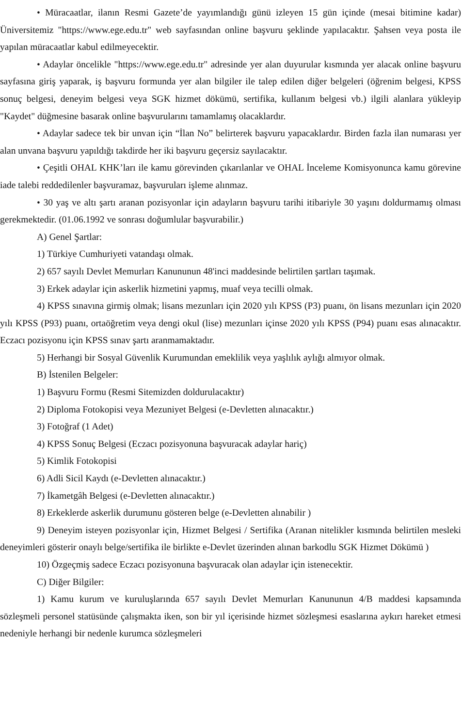• Müracaatlar, ilanın Resmi Gazete’de yayımlandığı günü izleyen 15 gün içinde (mesai bitimine kadar) Üniversitemiz "https://www.ege.edu.tr" web sayfasından online başvuru şeklinde yapılacaktır. Şahsen veya posta ile yapılan müracaatlar kabul edilmeyecektir.
• Adaylar öncelikle "https://www.ege.edu.tr" adresinde yer alan duyurular kısmında yer alacak online başvuru sayfasına giriş yaparak, iş başvuru formunda yer alan bilgiler ile talep edilen diğer belgeleri (öğrenim belgesi, KPSS sonuç belgesi, deneyim belgesi veya SGK hizmet dökümü, sertifika, kullanım belgesi vb.) ilgili alanlara yükleyip "Kaydet" düğmesine basarak online başvurularını tamamlamış olacaklardır.
• Adaylar sadece tek bir unvan için “İlan No” belirterek başvuru yapacaklardır. Birden fazla ilan numarası yer alan unvana başvuru yapıldığı takdirde her iki başvuru geçersiz sayılacaktır.
• Çeşitli OHAL KHK’ları ile kamu görevinden çıkarılanlar ve OHAL İnceleme Komisyonunca kamu görevine iade talebi reddedilenler başvuramaz, başvuruları işleme alınmaz.
• 30 yaş ve altı şartı aranan pozisyonlar için adayların başvuru tarihi itibariyle 30 yaşını doldurmamış olması gerekmektedir. (01.06.1992 ve sonrası doğumlular başvurabilir.)
A) Genel Şartlar:
1) Türkiye Cumhuriyeti vatandaşı olmak.
2) 657 sayılı Devlet Memurları Kanununun 48'inci maddesinde belirtilen şartları taşımak.
3) Erkek adaylar için askerlik hizmetini yapmış, muaf veya tecilli olmak.
4) KPSS sınavına girmiş olmak; lisans mezunları için 2020 yılı KPSS (P3) puanı, ön lisans mezunları için 2020 yılı KPSS (P93) puanı, ortaöğretim veya dengi okul (lise) mezunları içinse 2020 yılı KPSS (P94) puanı esas alınacaktır. Eczacı pozisyonu için KPSS sınav şartı aranmamaktadır.
5) Herhangi bir Sosyal Güvenlik Kurumundan emeklilik veya yaşlılık aylığı almıyor olmak.
B) İstenilen Belgeler:
1) Başvuru Formu (Resmi Sitemizden doldurulacaktır)
2) Diploma Fotokopisi veya Mezuniyet Belgesi (e-Devletten alınacaktır.)
3) Fotoğraf (1 Adet)
4) KPSS Sonuç Belgesi (Eczacı pozisyonuna başvuracak adaylar hariç)
5) Kimlik Fotokopisi
6) Adli Sicil Kaydı (e-Devletten alınacaktır.)
7) İkametgâh Belgesi (e-Devletten alınacaktır.)
8) Erkeklerde askerlik durumunu gösteren belge (e-Devletten alınabilir )
9) Deneyim isteyen pozisyonlar için, Hizmet Belgesi / Sertifika (Aranan nitelikler kısmında belirtilen mesleki deneyimleri gösterir onaylı belge/sertifika ile birlikte e-Devlet üzerinden alınan barkodlu SGK Hizmet Dökümü )
10) Özgeçmiş sadece Eczacı pozisyonuna başvuracak olan adaylar için istenecektir.
C) Diğer Bilgiler:
1) Kamu kurum ve kuruluşlarında 657 sayılı Devlet Memurları Kanununun 4/B maddesi kapsamında sözleşmeli personel statüsünde çalışmakta iken, son bir yıl içerisinde hizmet sözleşmesi esaslarına aykırı hareket etmesi nedeniyle herhangi bir nedenle kurumca sözleşmeleri